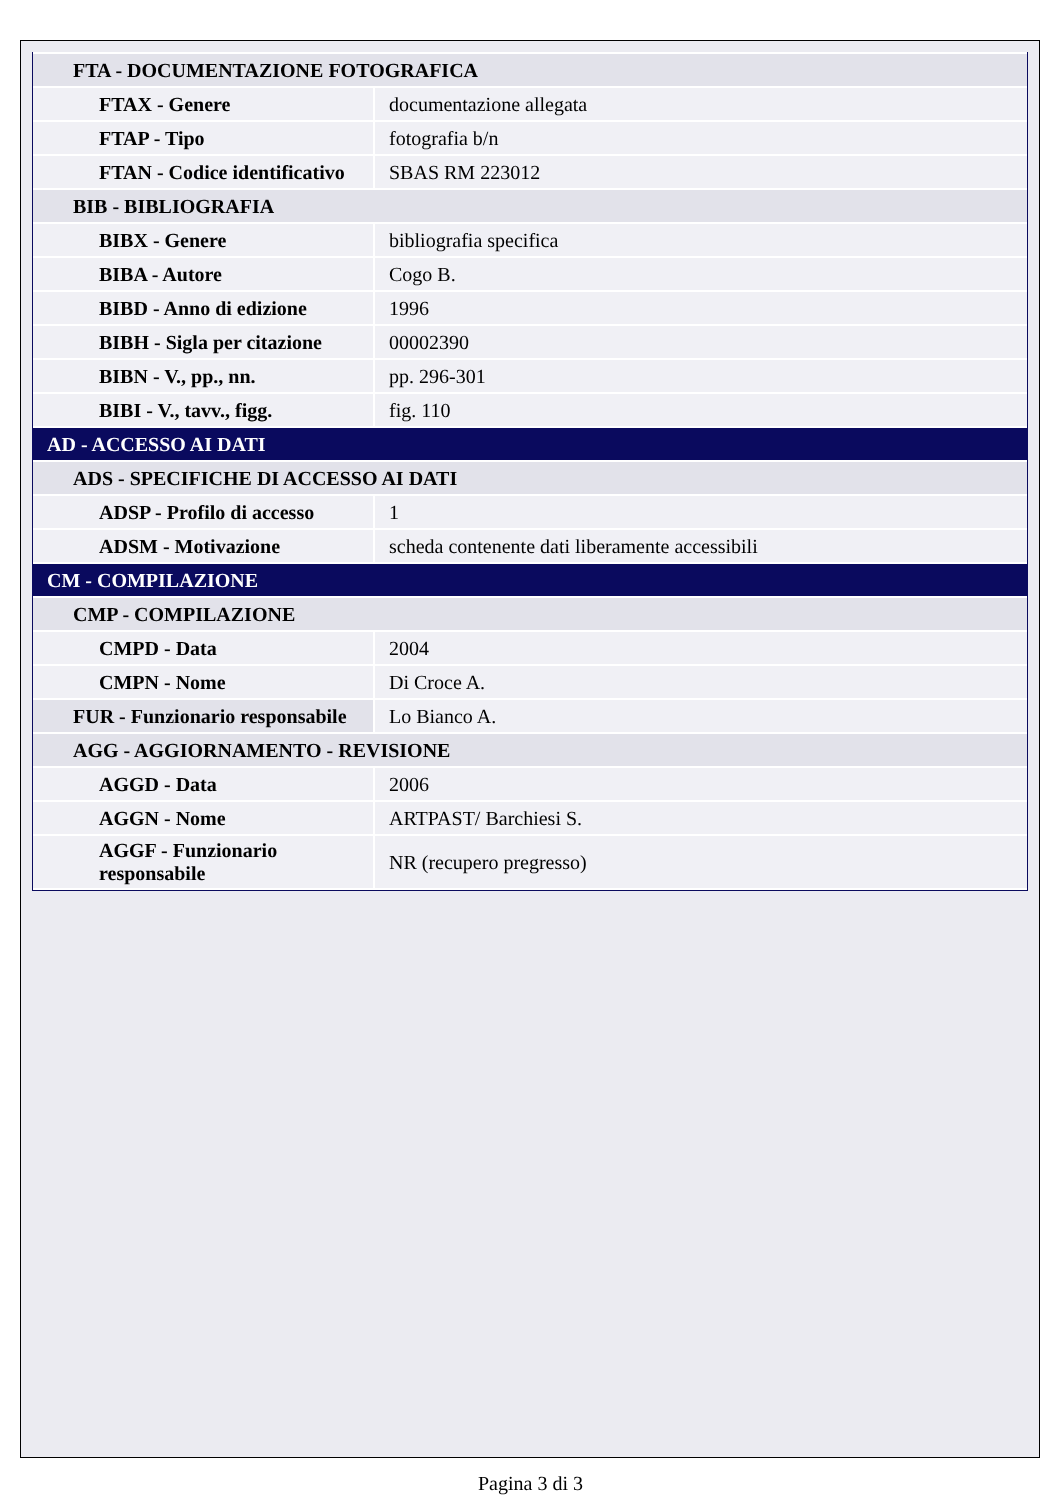| FTA - DOCUMENTAZIONE FOTOGRAFICA | |
| FTAX - Genere | documentazione allegata |
| FTAP - Tipo | fotografia b/n |
| FTAN - Codice identificativo | SBAS RM 223012 |
| BIB - BIBLIOGRAFIA | |
| BIBX - Genere | bibliografia specifica |
| BIBA - Autore | Cogo B. |
| BIBD - Anno di edizione | 1996 |
| BIBH - Sigla per citazione | 00002390 |
| BIBN - V., pp., nn. | pp. 296-301 |
| BIBI - V., tavv., figg. | fig. 110 |
| AD - ACCESSO AI DATI | |
| ADS - SPECIFICHE DI ACCESSO AI DATI | |
| ADSP - Profilo di accesso | 1 |
| ADSM - Motivazione | scheda contenente dati liberamente accessibili |
| CM - COMPILAZIONE | |
| CMP - COMPILAZIONE | |
| CMPD - Data | 2004 |
| CMPN - Nome | Di Croce A. |
| FUR - Funzionario responsabile | Lo Bianco A. |
| AGG - AGGIORNAMENTO - REVISIONE | |
| AGGD - Data | 2006 |
| AGGN - Nome | ARTPAST/ Barchiesi S. |
| AGGF - Funzionario responsabile | NR (recupero pregresso) |
Pagina 3 di 3